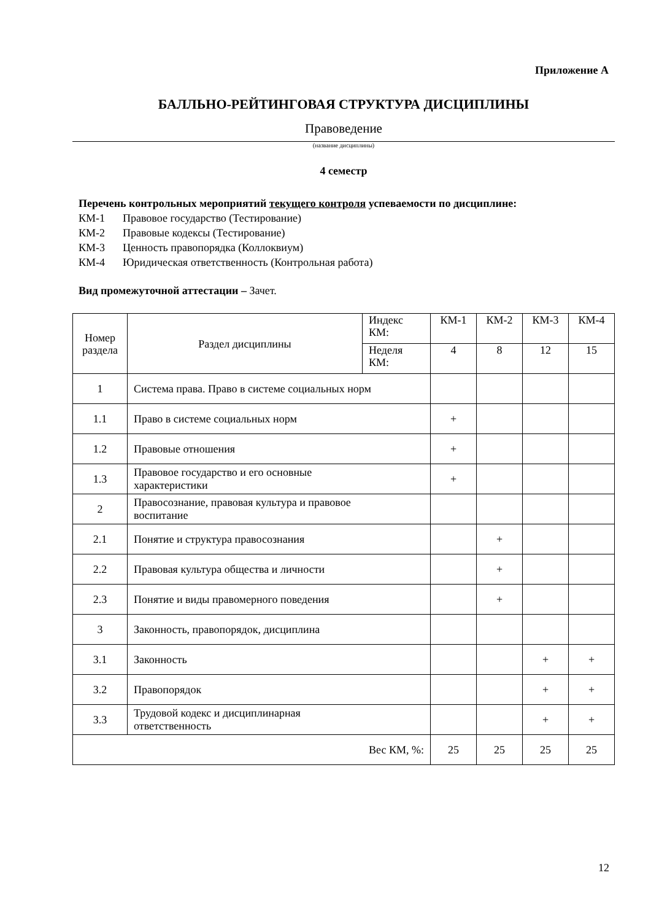Приложение А
БАЛЛЬНО-РЕЙТИНГОВАЯ СТРУКТУРА ДИСЦИПЛИНЫ
Правоведение
(название дисциплины)
4 семестр
Перечень контрольных мероприятий текущего контроля успеваемости по дисциплине:
КМ-1 Правовое государство (Тестирование)
КМ-2 Правовые кодексы (Тестирование)
КМ-3 Ценность правопорядка (Коллоквиум)
КМ-4 Юридическая ответственность (Контрольная работа)
Вид промежуточной аттестации – Зачет.
| Номер раздела | Раздел дисциплины | Индекс КМ: | КМ-1 | КМ-2 | КМ-3 | КМ-4 |
| | | Неделя КМ: | 4 | 8 | 12 | 15 |
| 1 | Система права. Право в системе социальных норм | | | | | |
| 1.1 | Право в системе социальных норм | | + | | | |
| 1.2 | Правовые отношения | | + | | | |
| 1.3 | Правовое государство и его основные характеристики | | + | | | |
| 2 | Правосознание, правовая культура и правовое воспитание | | | | | |
| 2.1 | Понятие и структура правосознания | | | + | | |
| 2.2 | Правовая культура общества и личности | | | + | | |
| 2.3 | Понятие и виды правомерного поведения | | | + | | |
| 3 | Законность, правопорядок, дисциплина | | | | | |
| 3.1 | Законность | | | | + | + |
| 3.2 | Правопорядок | | | | + | + |
| 3.3 | Трудовой кодекс и дисциплинарная ответственность | | | | + | + |
| Вес КМ, %: | | | 25 | 25 | 25 | 25 |
12